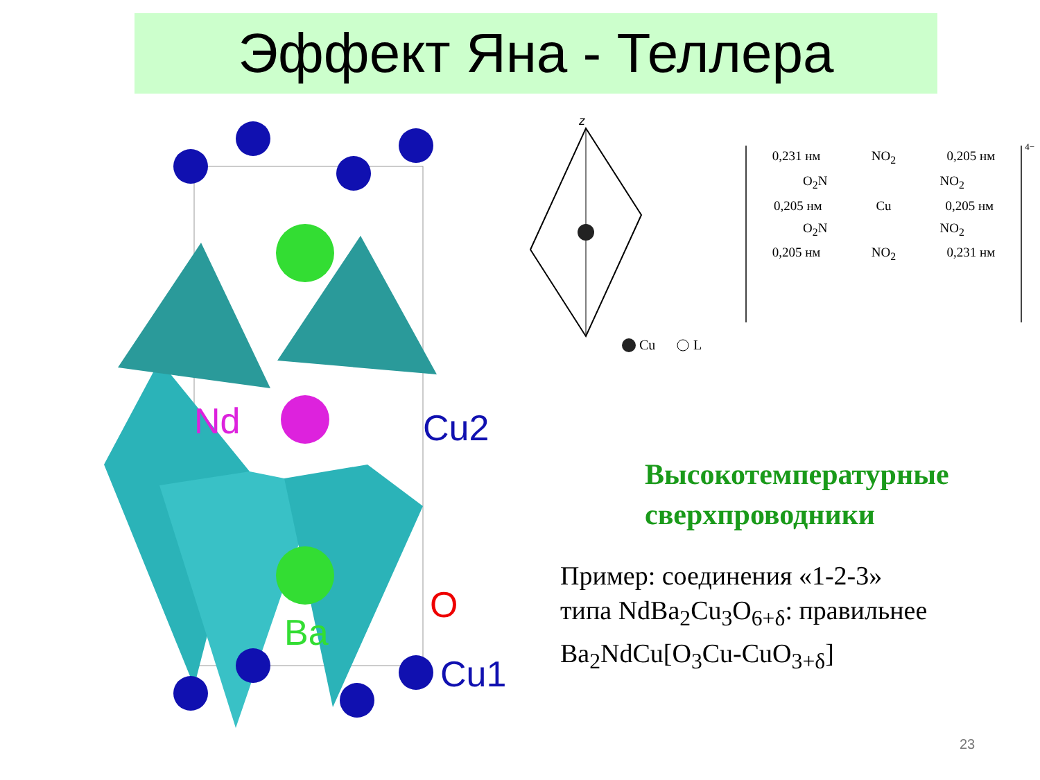Эффект Яна - Теллера
Nd
Cu2
O
Ba
Cu1
z
Cu
L
0,231 нм NO<sub>2</sub> 0,205 нм
O<sub>2</sub>N NO<sub>2</sub>
0,205 нм Cu 0,205 нм
O<sub>2</sub>N NO<sub>2</sub>
0,205 нм NO<sub>2</sub> 0,231 нм
4−
Высокотемпературные
сверхпроводники
Пример: соединения «1-2-3»
типа NdBa<sub>2</sub>Cu<sub>3</sub>O<sub>6+δ</sub>: правильнее
Ba<sub>2</sub>NdCu[O<sub>3</sub>Cu-CuO<sub>3+δ</sub>]
23